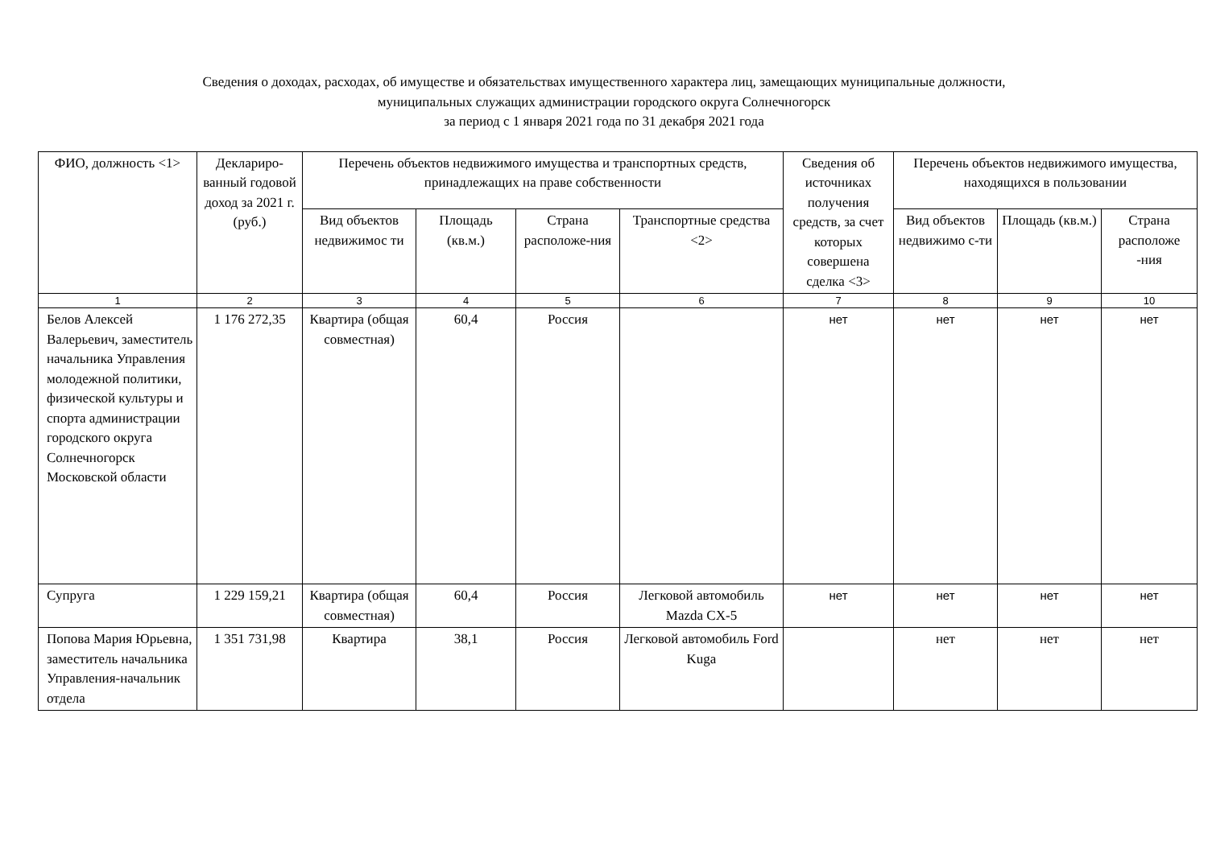Сведения о доходах, расходах, об имуществе и обязательствах имущественного характера лиц, замещающих муниципальные должности,
муниципальных служащих администрации городского округа Солнечногорск
за период с 1 января 2021 года по 31 декабря 2021 года
| ФИО, должность <1> | Деклариро-ванный годовой доход за 2021 г. (руб.) | Перечень объектов недвижимого имущества и транспортных средств, принадлежащих на праве собственности | | | | Сведения об источниках получения средств, за счет которых совершена сделка <3> | Перечень объектов недвижимого имущества, находящихся в пользовании | | |
| --- | --- | --- | --- | --- | --- | --- | --- | --- | --- |
| | | Вид объектов недвижимос ти | Площадь (кв.м.) | Страна расположе-ния | Транспортные средства <2> | | Вид объектов недвижимо с-ти | Площадь (кв.м.) | Страна расположе -ния |
| 1 | 2 | 3 | 4 | 5 | 6 | 7 | 8 | 9 | 10 |
| Белов Алексей Валерьевич, заместитель начальника Управления молодежной политики, физической культуры и спорта администрации городского округа Солнечногорск Московской области | 1 176 272,35 | Квартира (общая совместная) | 60,4 | Россия | | нет | нет | нет | нет |
| Супруга | 1 229 159,21 | Квартира (общая совместная) | 60,4 | Россия | Легковой автомобиль Mazda CX-5 | нет | нет | нет | нет |
| Попова Мария Юрьевна, заместитель начальника Управления-начальник отдела | 1 351 731,98 | Квартира | 38,1 | Россия | Легковой автомобиль Ford Kuga | | нет | нет | нет |